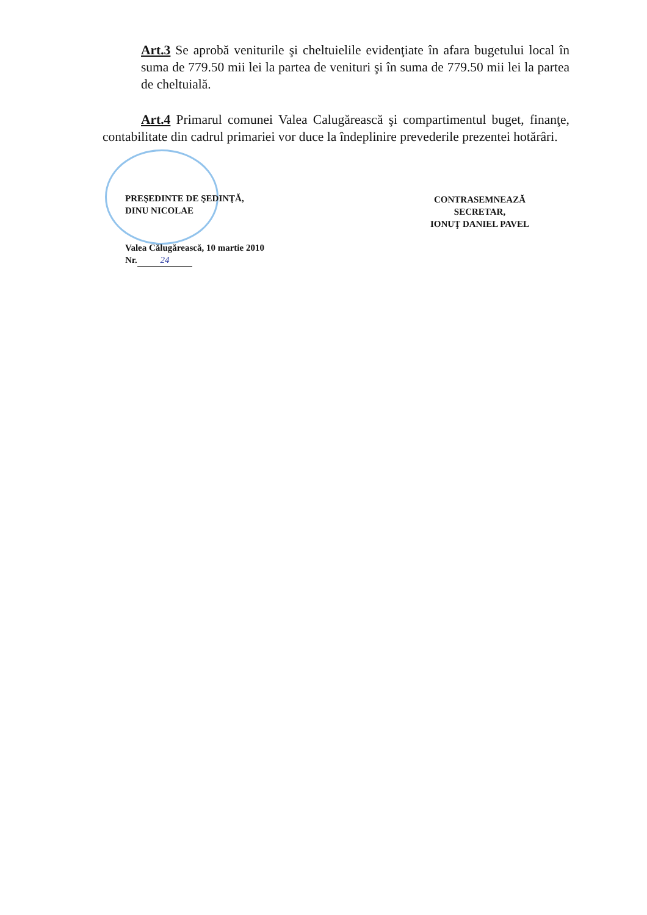Art.3 Se aprobă veniturile şi cheltuielile evidenţiate în afara bugetului local în suma de 779.50 mii lei la partea de venituri şi în suma de 779.50 mii lei la partea de cheltuială.
Art.4 Primarul comunei Valea Calugărească şi compartimentul buget, finanţe, contabilitate din cadrul primariei vor duce la îndeplinire prevederile prezentei hotărâri.
PREŞEDINTE DE ŞEDINŢĂ,
DINU NICOLAE
CONTRASEMNEAZĂ
SECRETAR,
IONUŢ DANIEL PAVEL
Valea Călugărească, 10 martie 2010
Nr. 24